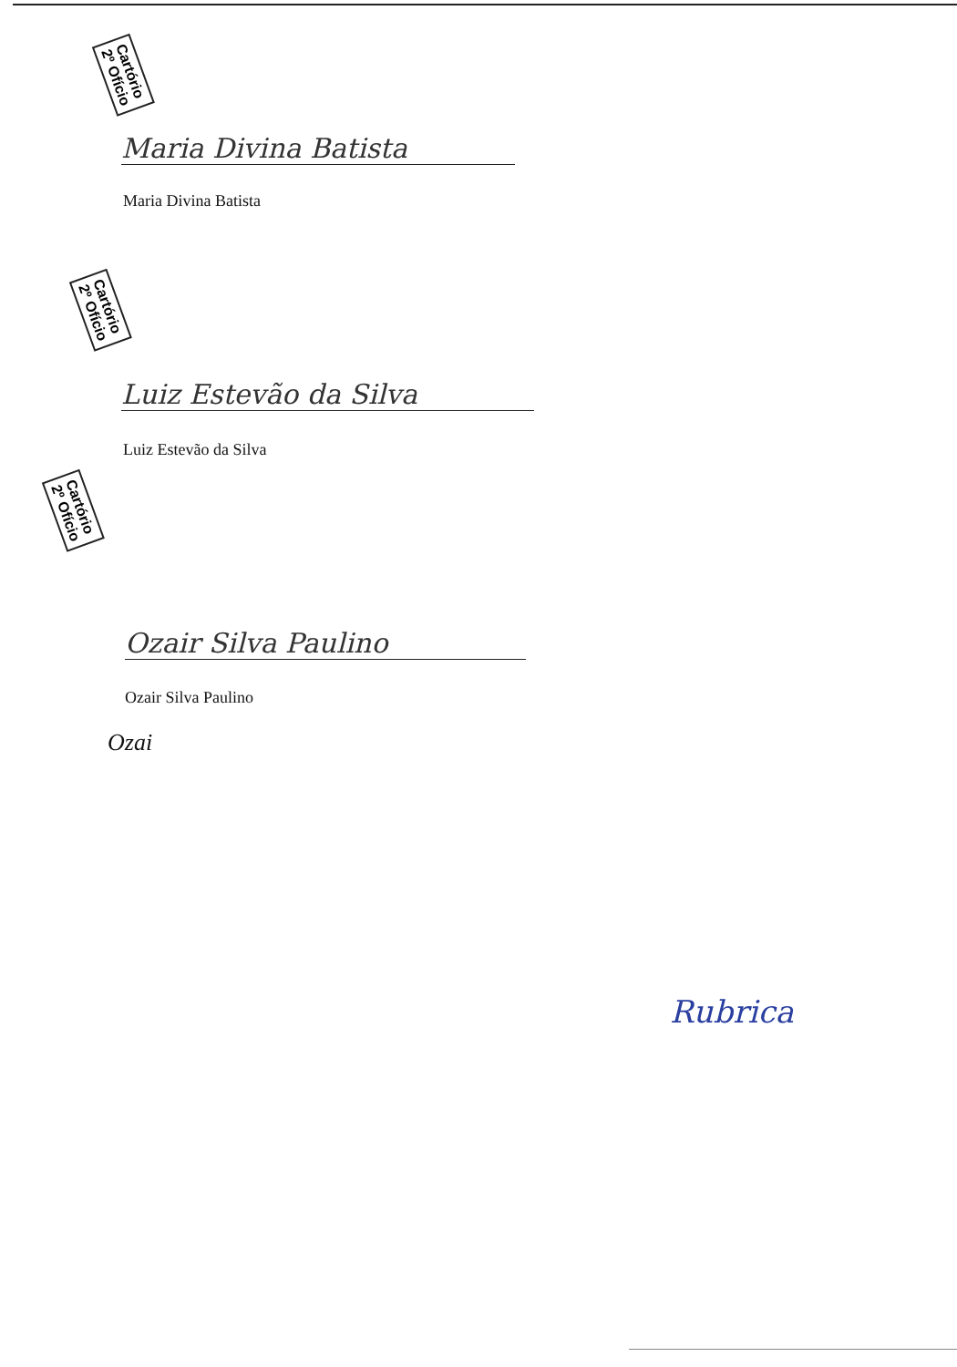Cartório
2º Ofício
Maria Divina Batista
Maria Divina Batista
Cartório
2º Ofício
Luiz Estevão da Silva
Luiz Estevão da Silva
Cartório
2º Ofício
Ozair Silva Paulino
Ozair Silva Paulino
Ozai
Rubrica